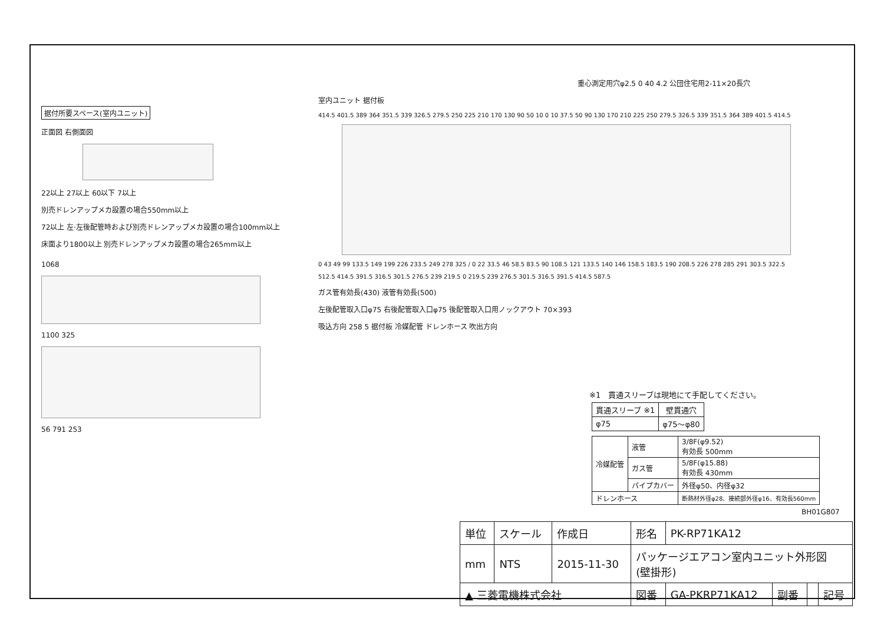据付所要スペース(室内ユニット)
正面図 右側面図
22以上 27以上 60以下 7以上
別売ドレンアップメカ設置の場合550mm以上
72以上 左·左後配管時および別売ドレンアップメカ設置の場合100mm以上
床面より1800以上 別売ドレンアップメカ設置の場合265mm以上
1068
1100 325
56 791 253
重心測定用穴φ2.5 0 40 4.2 公団住宅用2-11×20長穴
室内ユニット 据付板
414.5 401.5 389 364 351.5 339 326.5 279.5 250 225 210 170 130 90 50 10 0 10 37.5 50 90 130 170 210 225 250 279.5 326.5 339 351.5 364 389 401.5 414.5
0 43 49 99 133.5 149 199 226 233.5 249 278 325 / 0 22 33.5 46 58.5 83.5 90 108.5 121 133.5 140 146 158.5 183.5 190 208.5 226 278 285 291 303.5 322.5
512.5 414.5 391.5 316.5 301.5 276.5 239 219.5 0 219.5 239 276.5 301.5 316.5 391.5 414.5 587.5
ガス管有効長(430) 液管有効長(500)
左後配管取入口φ75 右後配管取入口φ75 後配管取入口用ノックアウト 70×393
吸込方向 258 5 据付板 冷媒配管 ドレンホース 吹出方向
※1　貫通スリーブは現地にて手配してください。
| 貫通スリーブ ※1 | 壁貫通穴 |
| --- | --- |
| φ75 | φ75～φ80 |
| 冷媒配管 | 液管 | 3/8F(φ9.52) 有効長 500mm |
| | ガス管 | 5/8F(φ15.88) 有効長 430mm |
| | パイプカバー | 外径φ50、内径φ32 |
| ドレンホース | | 断熱材外径φ28、接続部外径φ16、有効長560mm |
BH01G807
| 単位 | スケール | 作成日 | 形名 | PK-RP71KA12 | | | |
| mm | NTS | 2015-11-30 | パッケージエアコン室内ユニット外形図 (壁掛形) | | | | |
| ▲ 三菱電機株式会社 | | | 図番 | GA-PKRP71KA12 | 副番 | | 記号 |